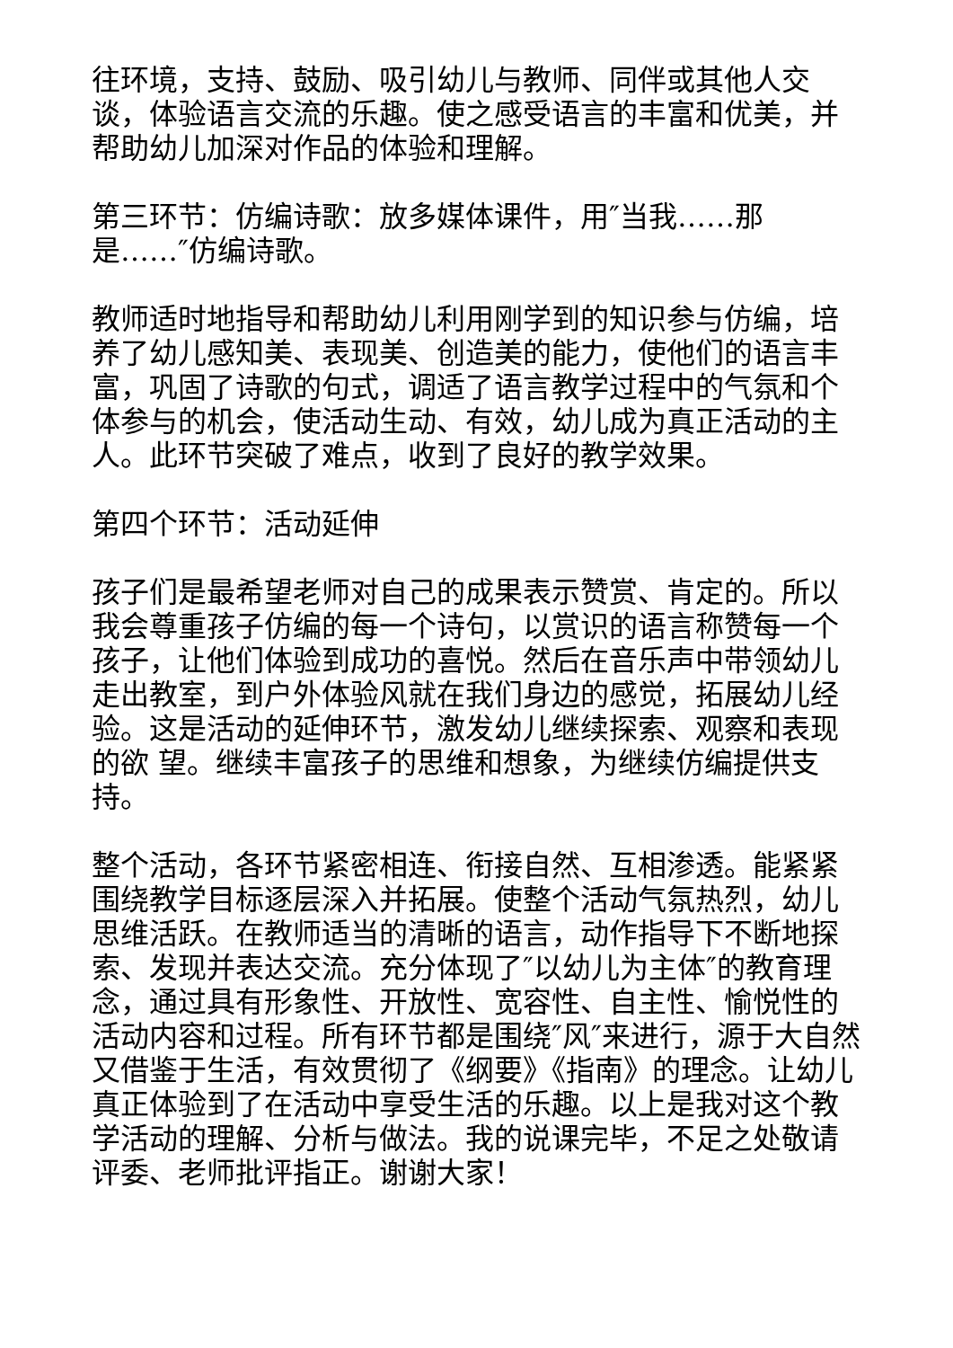往环境，支持、鼓励、吸引幼儿与教师、同伴或其他人交谈，体验语言交流的乐趣。使之感受语言的丰富和优美，并帮助幼儿加深对作品的体验和理解。
第三环节：仿编诗歌：放多媒体课件，用″当我……那
是……″仿编诗歌。
教师适时地指导和帮助幼儿利用刚学到的知识参与仿编，培养了幼儿感知美、表现美、创造美的能力，使他们的语言丰富，巩固了诗歌的句式，调适了语言教学过程中的气氛和个体参与的机会，使活动生动、有效，幼儿成为真正活动的主人。此环节突破了难点，收到了良好的教学效果。
第四个环节：活动延伸
孩子们是最希望老师对自己的成果表示赞赏、肯定的。所以我会尊重孩子仿编的每一个诗句，以赏识的语言称赞每一个孩子，让他们体验到成功的喜悦。然后在音乐声中带领幼儿走出教室，到户外体验风就在我们身边的感觉，拓展幼儿经验。这是活动的延伸环节，激发幼儿继续探索、观察和表现的欲 望。继续丰富孩子的思维和想象，为继续仿编提供支持。
整个活动，各环节紧密相连、衔接自然、互相渗透。能紧紧围绕教学目标逐层深入并拓展。使整个活动气氛热烈，幼儿思维活跃。在教师适当的清晰的语言，动作指导下不断地探索、发现并表达交流。充分体现了″以幼儿为主体″的教育理念，通过具有形象性、开放性、宽容性、自主性、愉悦性的活动内容和过程。所有环节都是围绕″风″来进行，源于大自然又借鉴于生活，有效贯彻了《纲要》《指南》的理念。让幼儿真正体验到了在活动中享受生活的乐趣。以上是我对这个教学活动的理解、分析与做法。我的说课完毕，不足之处敬请评委、老师批评指正。谢谢大家！